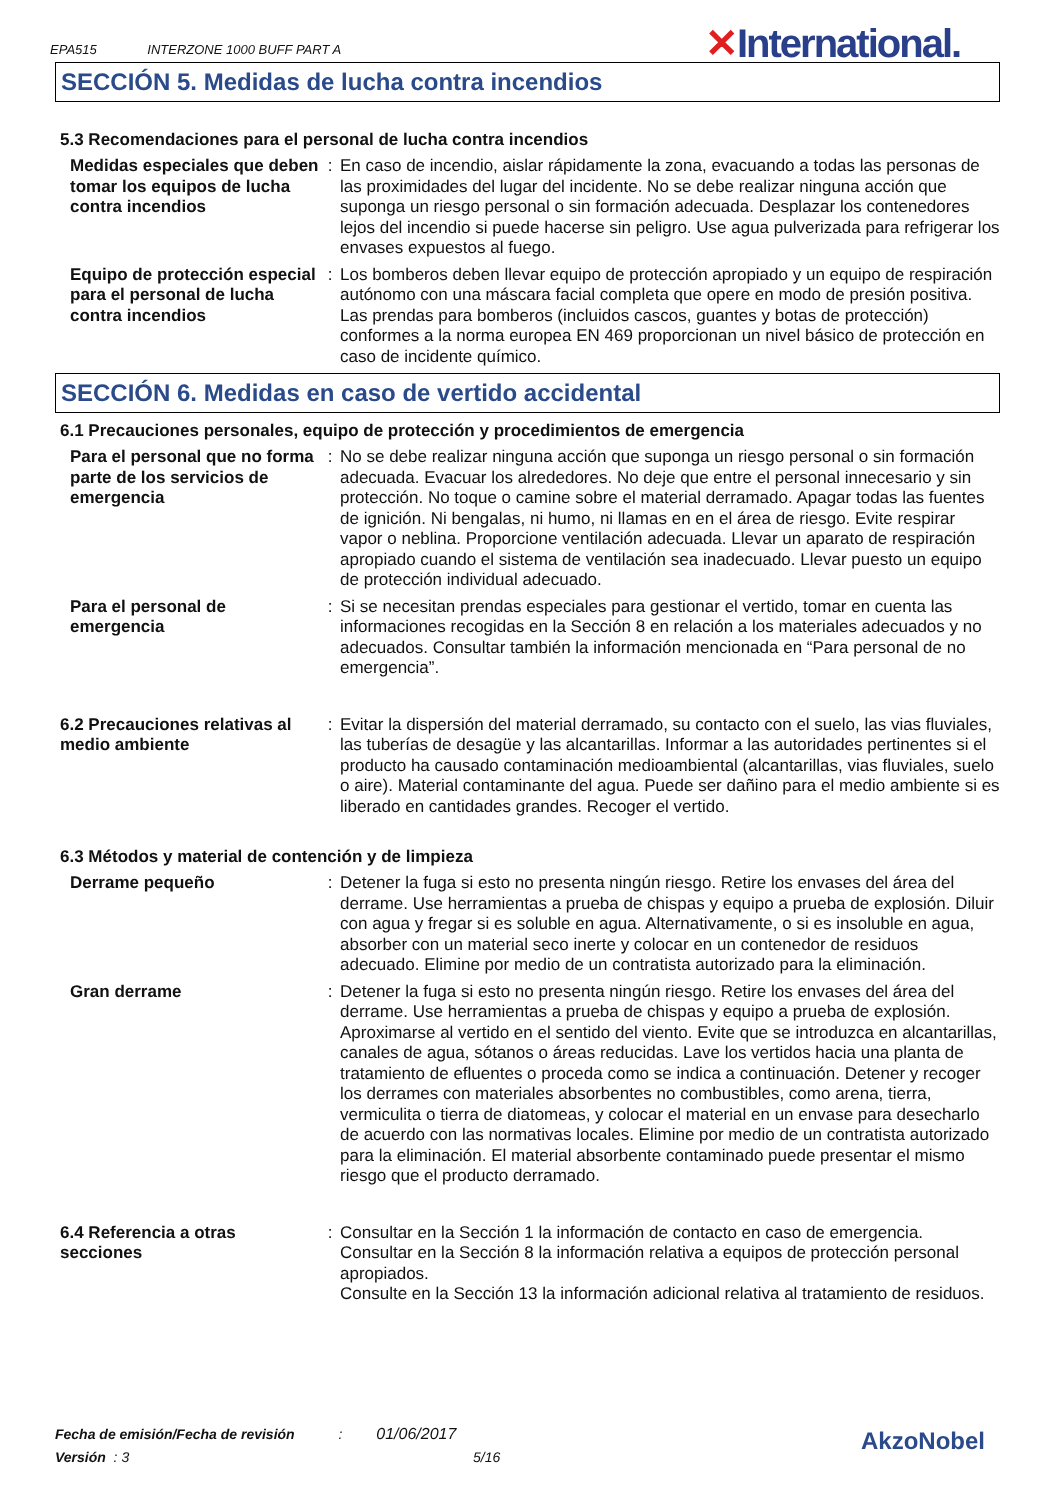EPA515 INTERZONE 1000 BUFF PART A
✕International.
SECCIÓN 5. Medidas de lucha contra incendios
5.3 Recomendaciones para el personal de lucha contra incendios
| Medidas especiales que deben tomar los equipos de lucha contra incendios | : | En caso de incendio, aislar rápidamente la zona, evacuando a todas las personas de las proximidades del lugar del incidente. No se debe realizar ninguna acción que suponga un riesgo personal o sin formación adecuada. Desplazar los contenedores lejos del incendio si puede hacerse sin peligro. Use agua pulverizada para refrigerar los envases expuestos al fuego. |
| Equipo de protección especial para el personal de lucha contra incendios | : | Los bomberos deben llevar equipo de protección apropiado y un equipo de respiración autónomo con una máscara facial completa que opere en modo de presión positiva. Las prendas para bomberos (incluidos cascos, guantes y botas de protección) conformes a la norma europea EN 469 proporcionan un nivel básico de protección en caso de incidente químico. |
SECCIÓN 6. Medidas en caso de vertido accidental
6.1 Precauciones personales, equipo de protección y procedimientos de emergencia
| Para el personal que no forma parte de los servicios de emergencia | : | No se debe realizar ninguna acción que suponga un riesgo personal o sin formación adecuada. Evacuar los alrededores. No deje que entre el personal innecesario y sin protección. No toque o camine sobre el material derramado. Apagar todas las fuentes de ignición. Ni bengalas, ni humo, ni llamas en en el área de riesgo. Evite respirar vapor o neblina. Proporcione ventilación adecuada. Llevar un aparato de respiración apropiado cuando el sistema de ventilación sea inadecuado. Llevar puesto un equipo de protección individual adecuado. |
| Para el personal de emergencia | : | Si se necesitan prendas especiales para gestionar el vertido, tomar en cuenta las informaciones recogidas en la Sección 8 en relación a los materiales adecuados y no adecuados. Consultar también la información mencionada en “Para personal de no emergencia”. |
| 6.2 Precauciones relativas al medio ambiente | : | Evitar la dispersión del material derramado, su contacto con el suelo, las vias fluviales, las tuberías de desagüe y las alcantarillas. Informar a las autoridades pertinentes si el producto ha causado contaminación medioambiental (alcantarillas, vias fluviales, suelo o aire). Material contaminante del agua. Puede ser dañino para el medio ambiente si es liberado en cantidades grandes. Recoger el vertido. |
6.3 Métodos y material de contención y de limpieza
| Derrame pequeño | : | Detener la fuga si esto no presenta ningún riesgo. Retire los envases del área del derrame. Use herramientas a prueba de chispas y equipo a prueba de explosión. Diluir con agua y fregar si es soluble en agua. Alternativamente, o si es insoluble en agua, absorber con un material seco inerte y colocar en un contenedor de residuos adecuado. Elimine por medio de un contratista autorizado para la eliminación. |
| Gran derrame | : | Detener la fuga si esto no presenta ningún riesgo. Retire los envases del área del derrame. Use herramientas a prueba de chispas y equipo a prueba de explosión. Aproximarse al vertido en el sentido del viento. Evite que se introduzca en alcantarillas, canales de agua, sótanos o áreas reducidas. Lave los vertidos hacia una planta de tratamiento de efluentes o proceda como se indica a continuación. Detener y recoger los derrames con materiales absorbentes no combustibles, como arena, tierra, vermiculita o tierra de diatomeas, y colocar el material en un envase para desecharlo de acuerdo con las normativas locales. Elimine por medio de un contratista autorizado para la eliminación. El material absorbente contaminado puede presentar el mismo riesgo que el producto derramado. |
| 6.4 Referencia a otras secciones | : | Consultar en la Sección 1 la información de contacto en caso de emergencia. Consultar en la Sección 8 la información relativa a equipos de protección personal apropiados. Consulte en la Sección 13 la información adicional relativa al tratamiento de residuos. |
Fecha de emisión/Fecha de revisión : 01/06/2017
Versión : 3 5/16 AkzoNobel